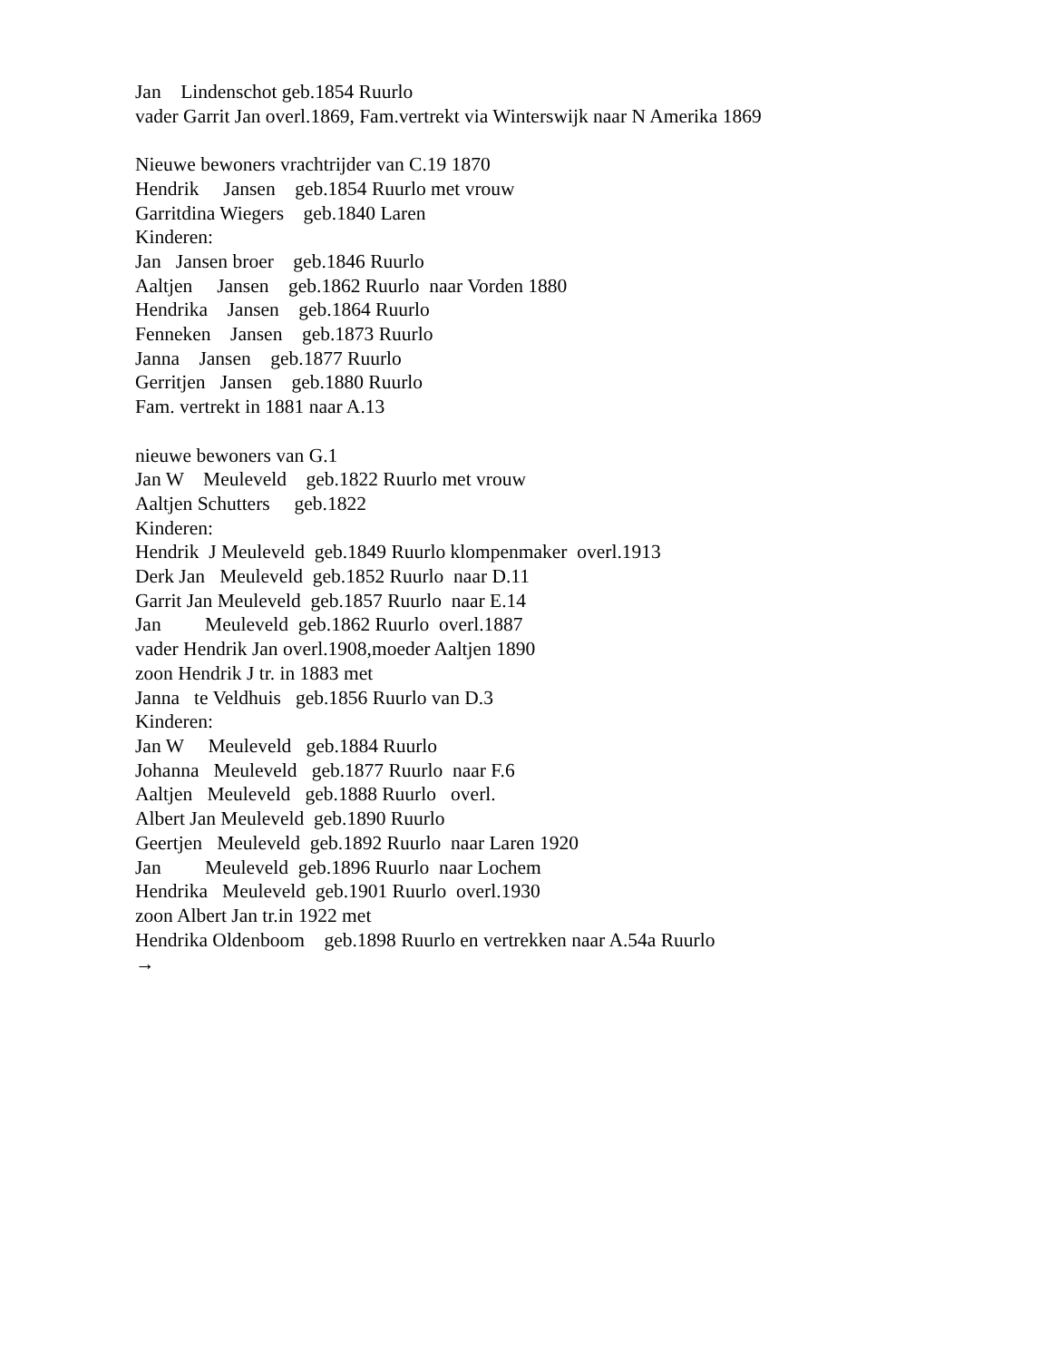Jan Lindenschot geb.1854 Ruurlo vader Garrit Jan overl.1869, Fam.vertrekt via Winterswijk naar N Amerika 1869 Nieuwe bewoners vrachtrijder van C.19 1870 Hendrik Jansen geb.1854 Ruurlo met vrouw Garritdina Wiegers geb.1840 Laren Kinderen: Jan Jansen broer geb.1846 Ruurlo Aaltjen Jansen geb.1862 Ruurlo naar Vorden 1880 Hendrika Jansen geb.1864 Ruurlo Fenneken Jansen geb.1873 Ruurlo Janna Jansen geb.1877 Ruurlo Gerritjen Jansen geb.1880 Ruurlo Fam. vertrekt in 1881 naar A.13 nieuwe bewoners van G.1 Jan W Meuleveld geb.1822 Ruurlo met vrouw Aaltjen Schutters geb.1822 Kinderen: Hendrik J Meuleveld geb.1849 Ruurlo klompenmaker overl.1913 Derk Jan Meuleveld geb.1852 Ruurlo naar D.11 Garrit Jan Meuleveld geb.1857 Ruurlo naar E.14 Jan Meuleveld geb.1862 Ruurlo overl.1887 vader Hendrik Jan overl.1908,moeder Aaltjen 1890 zoon Hendrik J tr. in 1883 met Janna te Veldhuis geb.1856 Ruurlo van D.3 Kinderen: Jan W Meuleveld geb.1884 Ruurlo Johanna Meuleveld geb.1877 Ruurlo naar F.6 Aaltjen Meuleveld geb.1888 Ruurlo overl. Albert Jan Meuleveld geb.1890 Ruurlo Geertjen Meuleveld geb.1892 Ruurlo naar Laren 1920 Jan Meuleveld geb.1896 Ruurlo naar Lochem Hendrika Meuleveld geb.1901 Ruurlo overl.1930 zoon Albert Jan tr.in 1922 met Hendrika Oldenboom geb.1898 Ruurlo en vertrekken naar A.54a Ruurlo →